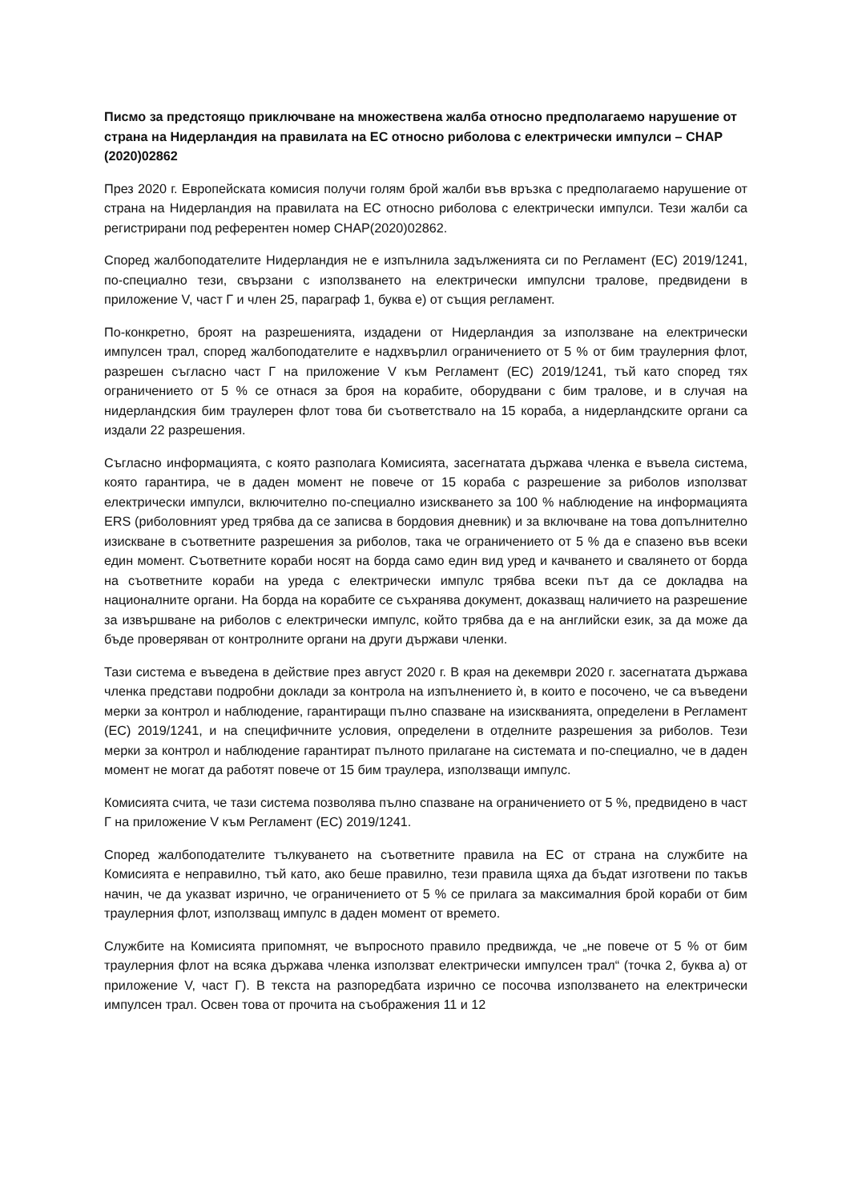Писмо за предстоящо приключване на множествена жалба относно предполагаемо нарушение от страна на Нидерландия на правилата на ЕС относно риболова с електрически импулси – CHAP (2020)02862
През 2020 г. Европейската комисия получи голям брой жалби във връзка с предполагаемо нарушение от страна на Нидерландия на правилата на ЕС относно риболова с електрически импулси. Тези жалби са регистрирани под референтен номер CHAP(2020)02862.
Според жалбоподателите Нидерландия не е изпълнила задълженията си по Регламент (ЕС) 2019/1241, по-специално тези, свързани с използването на електрически импулсни тралове, предвидени в приложение V, част Г и член 25, параграф 1, буква е) от същия регламент.
По-конкретно, броят на разрешенията, издадени от Нидерландия за използване на електрически импулсен трал, според жалбоподателите е надхвърлил ограничението от 5 % от бим траулерния флот, разрешен съгласно част Г на приложение V към Регламент (ЕС) 2019/1241, тъй като според тях ограничението от 5 % се отнася за броя на корабите, оборудвани с бим тралове, и в случая на нидерландския бим траулерен флот това би съответствало на 15 кораба, а нидерландските органи са издали 22 разрешения.
Съгласно информацията, с която разполага Комисията, засегнатата държава членка е въвела система, която гарантира, че в даден момент не повече от 15 кораба с разрешение за риболов използват електрически импулси, включително по-специално изискването за 100 % наблюдение на информацията ERS (риболовният уред трябва да се записва в бордовия дневник) и за включване на това допълнително изискване в съответните разрешения за риболов, така че ограничението от 5 % да е спазено във всеки един момент. Съответните кораби носят на борда само един вид уред и качването и свалянето от борда на съответните кораби на уреда с електрически импулс трябва всеки път да се докладва на националните органи. На борда на корабите се съхранява документ, доказващ наличието на разрешение за извършване на риболов с електрически импулс, който трябва да е на английски език, за да може да бъде проверяван от контролните органи на други държави членки.
Тази система е въведена в действие през август 2020 г. В края на декември 2020 г. засегнатата държава членка представи подробни доклади за контрола на изпълнението ѝ, в които е посочено, че са въведени мерки за контрол и наблюдение, гарантиращи пълно спазване на изискванията, определени в Регламент (ЕС) 2019/1241, и на специфичните условия, определени в отделните разрешения за риболов. Тези мерки за контрол и наблюдение гарантират пълното прилагане на системата и по-специално, че в даден момент не могат да работят повече от 15 бим траулера, използващи импулс.
Комисията счита, че тази система позволява пълно спазване на ограничението от 5 %, предвидено в част Г на приложение V към Регламент (ЕС) 2019/1241.
Според жалбоподателите тълкуването на съответните правила на ЕС от страна на службите на Комисията е неправилно, тъй като, ако беше правилно, тези правила щяха да бъдат изготвени по такъв начин, че да указват изрично, че ограничението от 5 % се прилага за максималния брой кораби от бим траулерния флот, използващ импулс в даден момент от времето.
Службите на Комисията припомнят, че въпросното правило предвижда, че „не повече от 5 % от бим траулерния флот на всяка държава членка използват електрически импулсен трал“ (точка 2, буква а) от приложение V, част Г). В текста на разпоредбата изрично се посочва използването на електрически импулсен трал. Освен това от прочита на съображения 11 и 12